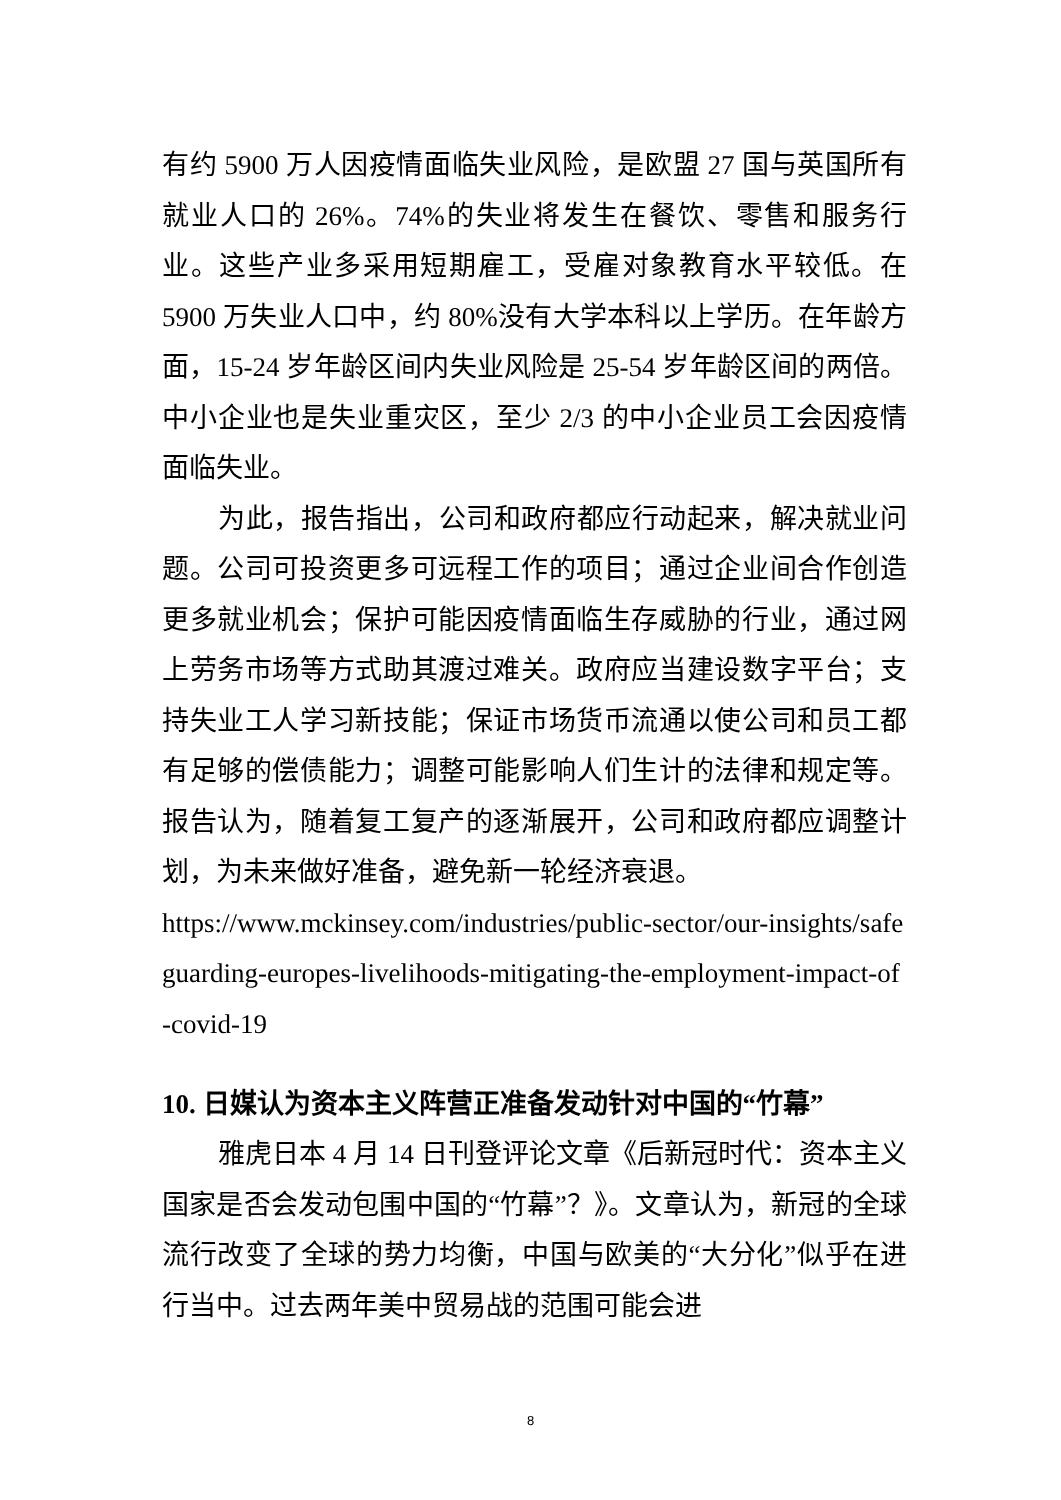有约 5900 万人因疫情面临失业风险，是欧盟 27 国与英国所有就业人口的 26%。74%的失业将发生在餐饮、零售和服务行业。这些产业多采用短期雇工，受雇对象教育水平较低。在 5900 万失业人口中，约 80%没有大学本科以上学历。在年龄方面，15-24 岁年龄区间内失业风险是 25-54 岁年龄区间的两倍。中小企业也是失业重灾区，至少 2/3 的中小企业员工会因疫情面临失业。
为此，报告指出，公司和政府都应行动起来，解决就业问题。公司可投资更多可远程工作的项目；通过企业间合作创造更多就业机会；保护可能因疫情面临生存威胁的行业，通过网上劳务市场等方式助其渡过难关。政府应当建设数字平台；支持失业工人学习新技能；保证市场货币流通以使公司和员工都有足够的偿债能力；调整可能影响人们生计的法律和规定等。报告认为，随着复工复产的逐渐展开，公司和政府都应调整计划，为未来做好准备，避免新一轮经济衰退。
https://www.mckinsey.com/industries/public-sector/our-insights/safeguarding-europes-livelihoods-mitigating-the-employment-impact-of-covid-19
10. 日媒认为资本主义阵营正准备发动针对中国的“竹幕”
雅虎日本 4 月 14 日刊登评论文章《后新冠时代：资本主义国家是否会发动包围中国的“竹幕”？》。文章认为，新冠的全球流行改变了全球的势力均衡，中国与欧美的“大分化”似乎在进行当中。过去两年美中贸易战的范围可能会进
8